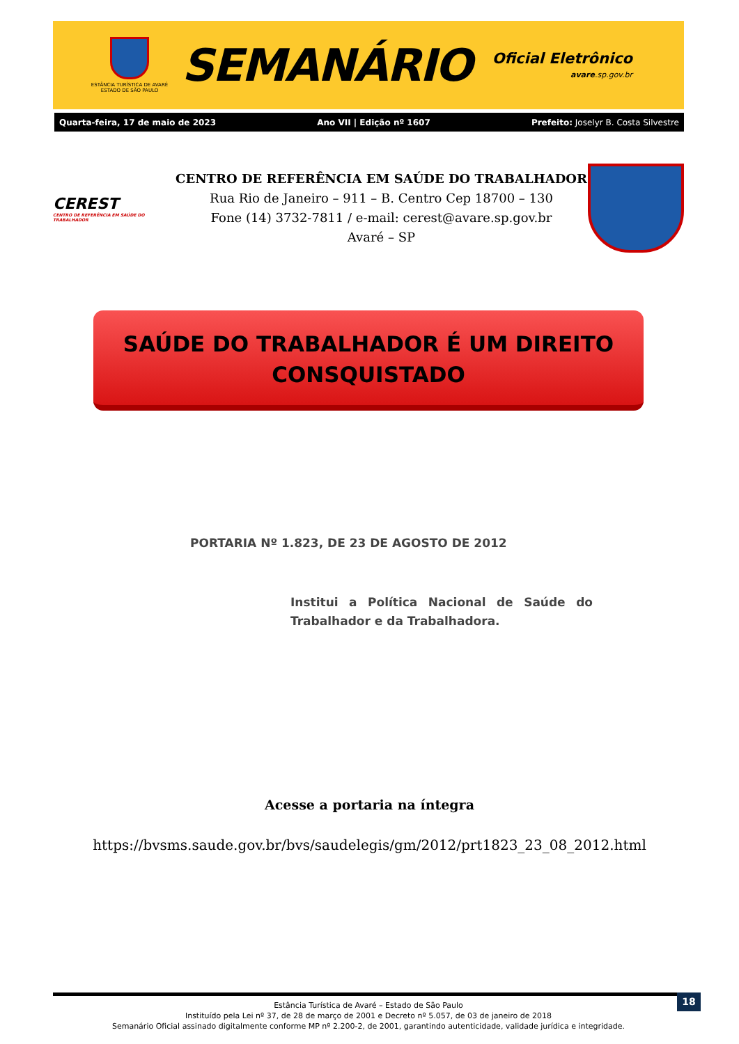ESTÂNCIA TURÍSTICA DE AVARÉ
ESTADO DE SÃO PAULO
SEMANÁRIO
Oficial Eletrônico
avare.sp.gov.br
Quarta-feira, 17 de maio de 2023 Ano VII | Edição nº 1607 Prefeito: Joselyr B. Costa Silvestre
CEREST
CENTRO DE REFERÊNCIA EM SAÚDE DO TRABALHADOR
CENTRO DE REFERÊNCIA EM SAÚDE DO TRABALHADOR
Rua Rio de Janeiro – 911 – B. Centro Cep 18700 – 130
Fone (14) 3732-7811 / e-mail: cerest@avare.sp.gov.br
Avaré – SP
SAÚDE DO TRABALHADOR É UM DIREITO
CONSQUISTADO
PORTARIA Nº 1.823, DE 23 DE AGOSTO DE 2012
Institui a Política Nacional de Saúde do Trabalhador e da Trabalhadora.
Acesse a portaria na íntegra
https://bvsms.saude.gov.br/bvs/saudelegis/gm/2012/prt1823_23_08_2012.html
18
Estância Turística de Avaré – Estado de São Paulo
Instituído pela Lei nº 37, de 28 de março de 2001 e Decreto nº 5.057, de 03 de janeiro de 2018
Semanário Oficial assinado digitalmente conforme MP nº 2.200-2, de 2001, garantindo autenticidade, validade jurídica e integridade.